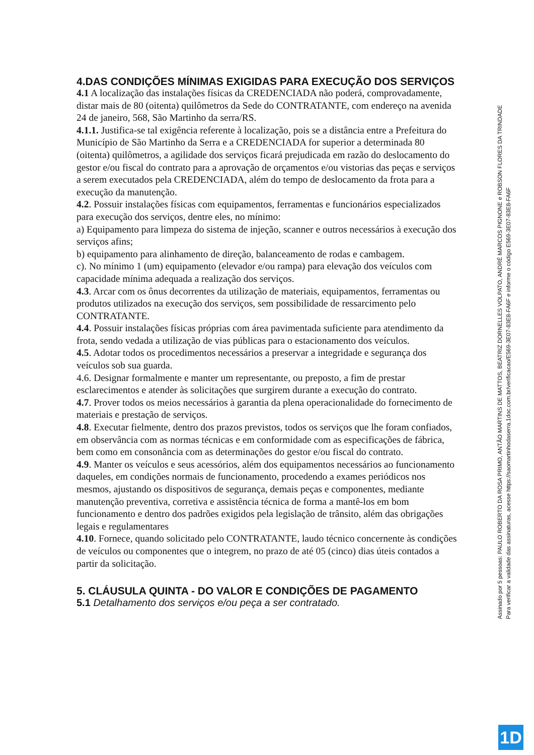4.DAS CONDIÇÕES MÍNIMAS EXIGIDAS PARA EXECUÇÃO DOS SERVIÇOS
4.1 A localização das instalações físicas da CREDENCIADA não poderá, comprovadamente, distar mais de 80 (oitenta) quilômetros da Sede do CONTRATANTE, com endereço na avenida 24 de janeiro, 568, São Martinho da serra/RS.
4.1.1. Justifica-se tal exigência referente à localização, pois se a distância entre a Prefeitura do Município de São Martinho da Serra e a CREDENCIADA for superior a determinada 80 (oitenta) quilômetros, a agilidade dos serviços ficará prejudicada em razão do deslocamento do gestor e/ou fiscal do contrato para a aprovação de orçamentos e/ou vistorias das peças e serviços a serem executados pela CREDENCIADA, além do tempo de deslocamento da frota para a execução da manutenção.
4.2. Possuir instalações físicas com equipamentos, ferramentas e funcionários especializados para execução dos serviços, dentre eles, no mínimo:
a) Equipamento para limpeza do sistema de injeção, scanner e outros necessários à execução dos serviços afins;
b) equipamento para alinhamento de direção, balanceamento de rodas e cambagem.
c). No mínimo 1 (um) equipamento (elevador e/ou rampa) para elevação dos veículos com capacidade mínima adequada a realização dos serviços.
4.3. Arcar com os ônus decorrentes da utilização de materiais, equipamentos, ferramentas ou produtos utilizados na execução dos serviços, sem possibilidade de ressarcimento pelo CONTRATANTE.
4.4. Possuir instalações físicas próprias com área pavimentada suficiente para atendimento da frota, sendo vedada a utilização de vias públicas para o estacionamento dos veículos.
4.5. Adotar todos os procedimentos necessários a preservar a integridade e segurança dos veículos sob sua guarda.
4.6. Designar formalmente e manter um representante, ou preposto, a fim de prestar esclarecimentos e atender às solicitações que surgirem durante a execução do contrato.
4.7. Prover todos os meios necessários à garantia da plena operacionalidade do fornecimento de materiais e prestação de serviços.
4.8. Executar fielmente, dentro dos prazos previstos, todos os serviços que lhe foram confiados, em observância com as normas técnicas e em conformidade com as especificações de fábrica, bem como em consonância com as determinações do gestor e/ou fiscal do contrato.
4.9. Manter os veículos e seus acessórios, além dos equipamentos necessários ao funcionamento daqueles, em condições normais de funcionamento, procedendo a exames periódicos nos mesmos, ajustando os dispositivos de segurança, demais peças e componentes, mediante manutenção preventiva, corretiva e assistência técnica de forma a mantê-los em bom funcionamento e dentro dos padrões exigidos pela legislação de trânsito, além das obrigações legais e regulamentares
4.10. Fornece, quando solicitado pelo CONTRATANTE, laudo técnico concernente às condições de veículos ou componentes que o integrem, no prazo de até 05 (cinco) dias úteis contados a partir da solicitação.
5. CLÁUSULA QUINTA - DO VALOR E CONDIÇÕES DE PAGAMENTO
5.1 Detalhamento dos serviços e/ou peça a ser contratado.
Assinado por 5 pessoas: PAULO ROBERTO DA ROSA PRIMO, ANTÃO MARTINS DE MATTOS, BEATRIZ DORNELLES VOLPATO, ANDRÉ MARCOS PIGNONE e ROBSON FLORES DA TRINDADE
Para verificar a validade das assinaturas, acesse https://saomartinhodaserra.1doc.com.br/verificacao/E569-3E07-83E8-FA6F e informe o código E569-3E07-83E8-FA6F
1D